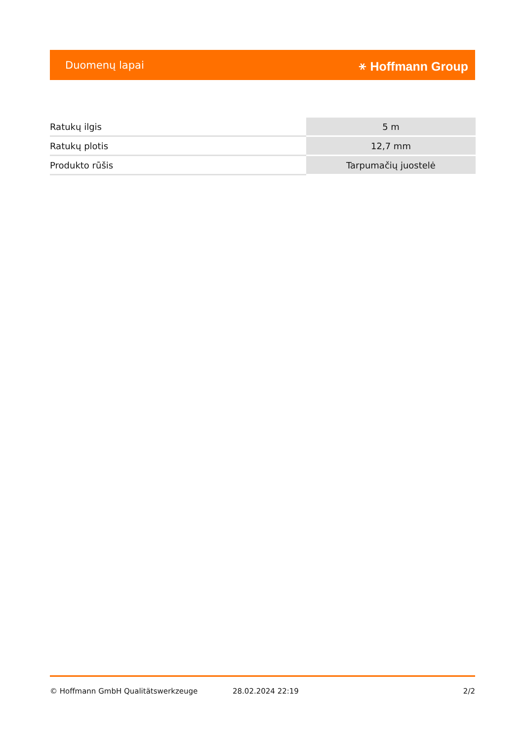Duomenų lapai ⚹ Hoffmann Group
| Ratukų ilgis | 5 m |
| Ratukų plotis | 12,7 mm |
| Produkto rūšis | Tarpumačių juostelė |
© Hoffmann GmbH Qualitätswerkzeuge 28.02.2024 22:19 2/2